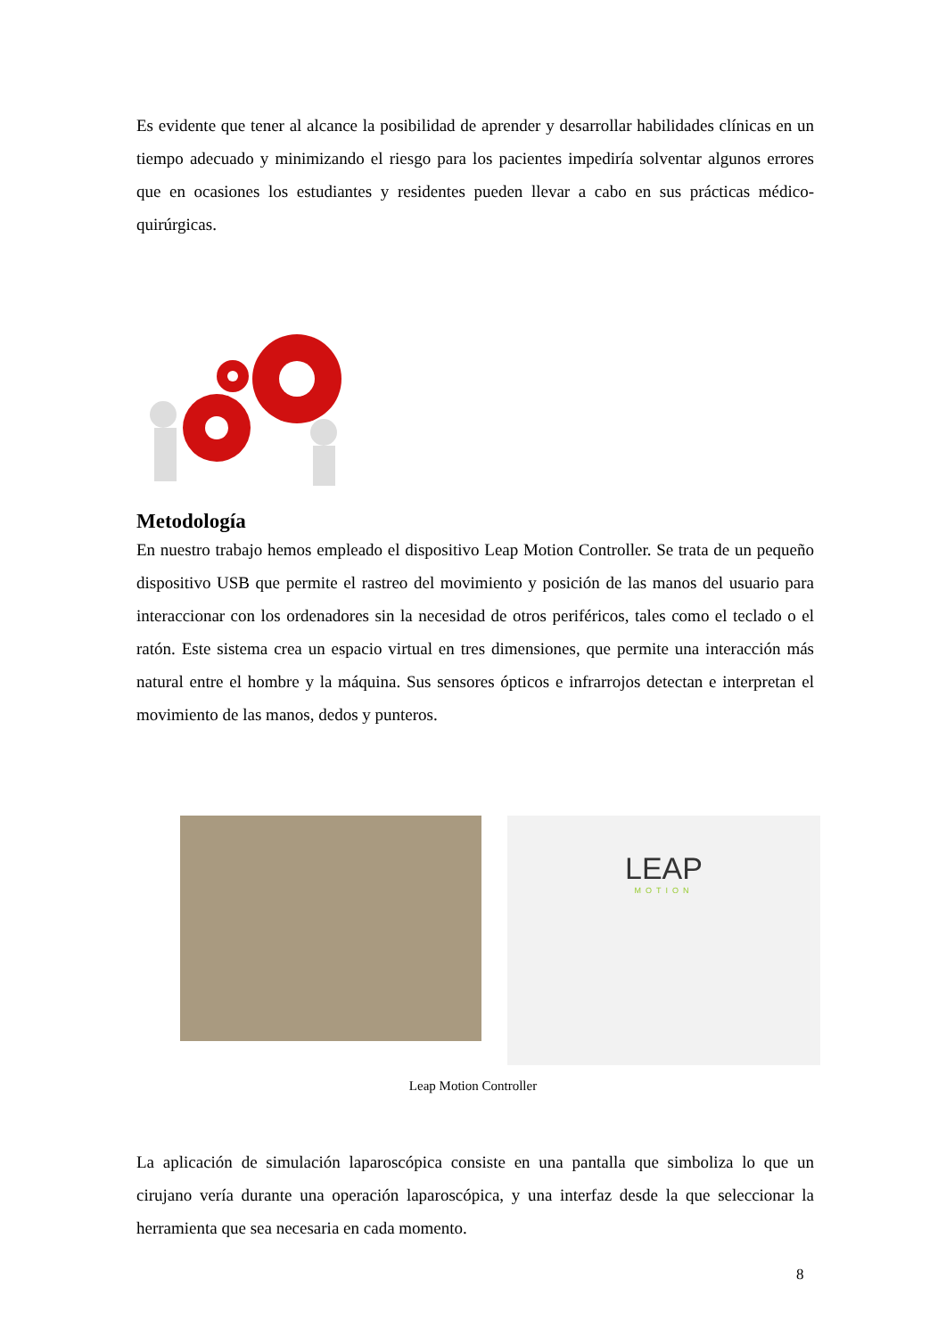Es evidente que tener al alcance la posibilidad de aprender y desarrollar habilidades clínicas en un tiempo adecuado y minimizando el riesgo para los pacientes impediría solventar algunos errores que en ocasiones los estudiantes y residentes pueden llevar a cabo en sus prácticas médico-quirúrgicas.
Metodología
En nuestro trabajo hemos empleado el dispositivo Leap Motion Controller. Se trata de un pequeño dispositivo USB que permite el rastreo del movimiento y posición de las manos del usuario para interaccionar con los ordenadores sin la necesidad de otros periféricos, tales como el teclado o el ratón. Este sistema crea un espacio virtual en tres dimensiones, que permite una interacción más natural entre el hombre y la máquina. Sus sensores ópticos e infrarrojos detectan e interpretan el movimiento de las manos, dedos y punteros.
LEAP
MOTION
Leap Motion Controller
La aplicación de simulación laparoscópica consiste en una pantalla que simboliza lo que un cirujano vería durante una operación laparoscópica, y una interfaz desde la que seleccionar la herramienta que sea necesaria en cada momento.
8